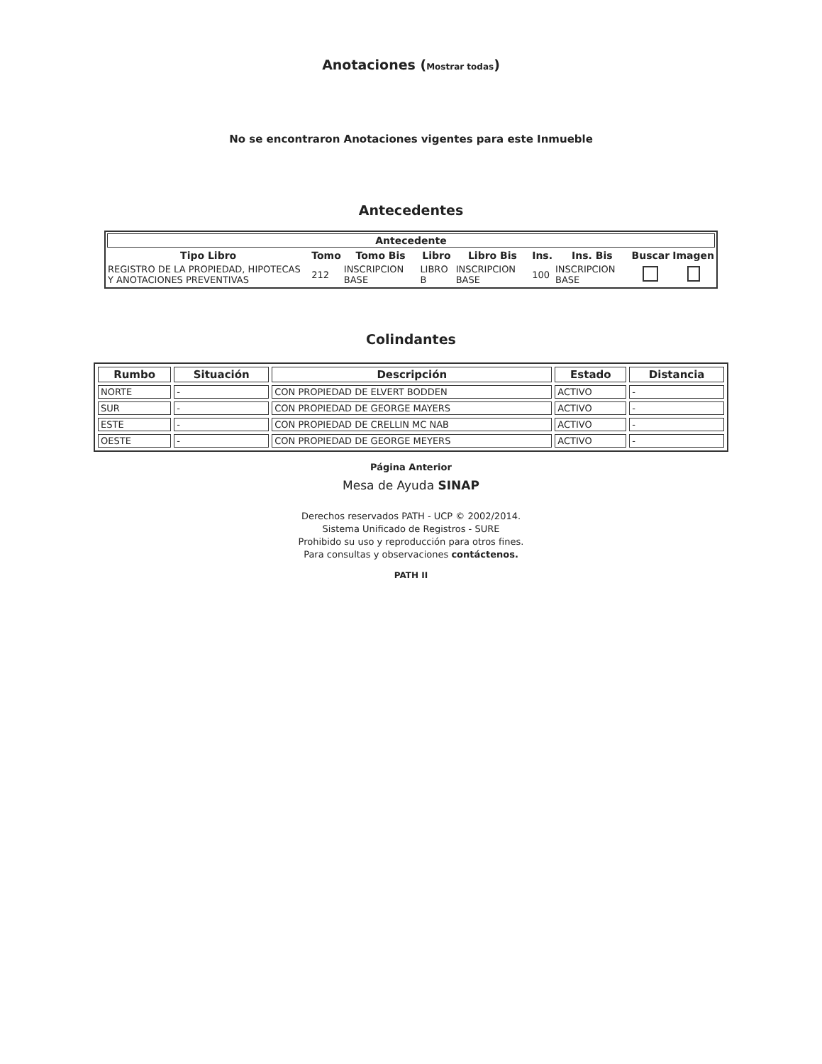Anotaciones (Mostrar todas)
No se encontraron Anotaciones vigentes para este Inmueble
Antecedentes
| Antecedente | | | | | | | | |
| --- | --- | --- | --- | --- | --- | --- | --- | --- |
| Tipo Libro | Tomo | Tomo Bis | Libro | Libro Bis | Ins. | Ins. Bis | Buscar | Imagen |
| REGISTRO DE LA PROPIEDAD, HIPOTECAS Y ANOTACIONES PREVENTIVAS | 212 | INSCRIPCION BASE | LIBRO B | INSCRIPCION BASE | 100 | INSCRIPCION BASE | | |
Colindantes
| Rumbo | Situación | Descripción | Estado | Distancia |
| --- | --- | --- | --- | --- |
| NORTE | - | CON PROPIEDAD DE ELVERT BODDEN | ACTIVO | - |
| SUR | - | CON PROPIEDAD DE GEORGE MAYERS | ACTIVO | - |
| ESTE | - | CON PROPIEDAD DE CRELLIN MC NAB | ACTIVO | - |
| OESTE | - | CON PROPIEDAD DE GEORGE MEYERS | ACTIVO | - |
Página Anterior
Mesa de Ayuda SINAP
Derechos reservados PATH - UCP © 2002/2014.
Sistema Unificado de Registros - SURE
Prohibido su uso y reproducción para otros fines.
Para consultas y observaciones contáctenos.
PATH II